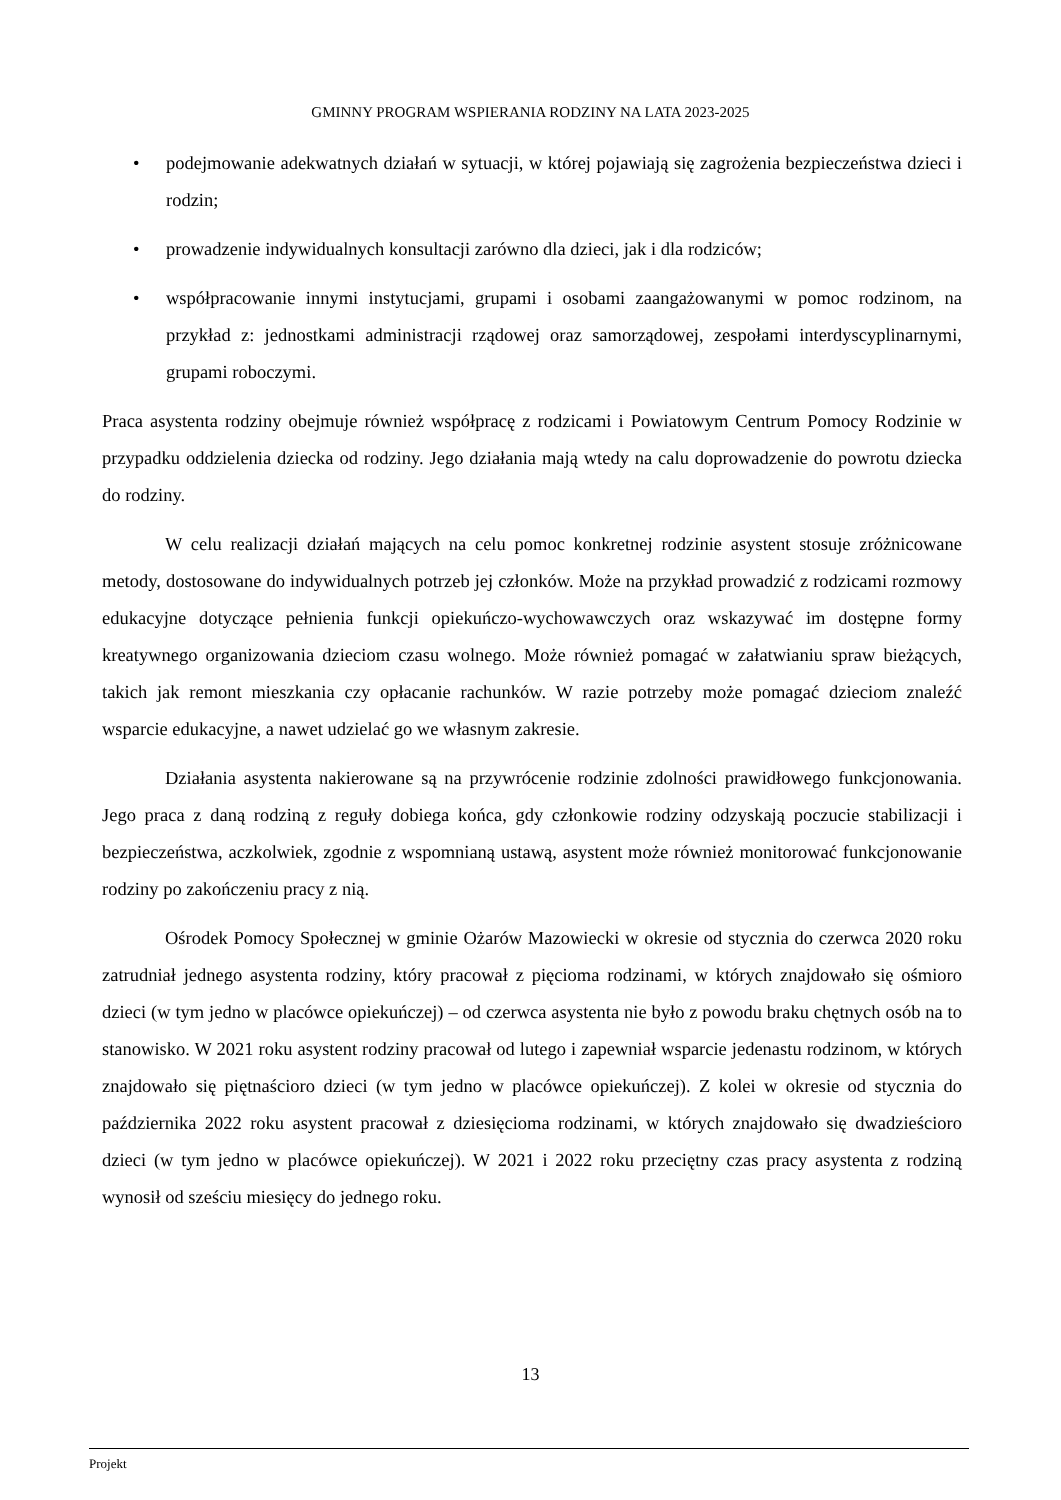GMINNY PROGRAM WSPIERANIA RODZINY NA LATA 2023-2025
• podejmowanie adekwatnych działań w sytuacji, w której pojawiają się zagrożenia bezpieczeństwa dzieci i rodzin;
• prowadzenie indywidualnych konsultacji zarówno dla dzieci, jak i dla rodziców;
• współpracowanie innymi instytucjami, grupami i osobami zaangażowanymi w pomoc rodzinom, na przykład z: jednostkami administracji rządowej oraz samorządowej, zespołami interdyscyplinarnymi, grupami roboczymi.
Praca asystenta rodziny obejmuje również współpracę z rodzicami i Powiatowym Centrum Pomocy Rodzinie w przypadku oddzielenia dziecka od rodziny. Jego działania mają wtedy na calu doprowadzenie do powrotu dziecka do rodziny.
W celu realizacji działań mających na celu pomoc konkretnej rodzinie asystent stosuje zróżnicowane metody, dostosowane do indywidualnych potrzeb jej członków. Może na przykład prowadzić z rodzicami rozmowy edukacyjne dotyczące pełnienia funkcji opiekuńczo-wychowawczych oraz wskazywać im dostępne formy kreatywnego organizowania dzieciom czasu wolnego. Może również pomagać w załatwianiu spraw bieżących, takich jak remont mieszkania czy opłacanie rachunków. W razie potrzeby może pomagać dzieciom znaleźć wsparcie edukacyjne, a nawet udzielać go we własnym zakresie.
Działania asystenta nakierowane są na przywrócenie rodzinie zdolności prawidłowego funkcjonowania. Jego praca z daną rodziną z reguły dobiega końca, gdy członkowie rodziny odzyskają poczucie stabilizacji i bezpieczeństwa, aczkolwiek, zgodnie z wspomnianą ustawą, asystent może również monitorować funkcjonowanie rodziny po zakończeniu pracy z nią.
Ośrodek Pomocy Społecznej w gminie Ożarów Mazowiecki w okresie od stycznia do czerwca 2020 roku zatrudniał jednego asystenta rodziny, który pracował z pięcioma rodzinami, w których znajdowało się ośmioro dzieci (w tym jedno w placówce opiekuńczej) – od czerwca asystenta nie było z powodu braku chętnych osób na to stanowisko. W 2021 roku asystent rodziny pracował od lutego i zapewniał wsparcie jedenastu rodzinom, w których znajdowało się piętnaścioro dzieci (w tym jedno w placówce opiekuńczej). Z kolei w okresie od stycznia do października 2022 roku asystent pracował z dziesięcioma rodzinami, w których znajdowało się dwadzieścioro dzieci (w tym jedno w placówce opiekuńczej). W 2021 i 2022 roku przeciętny czas pracy asystenta z rodziną wynosił od sześciu miesięcy do jednego roku.
13
Projekt